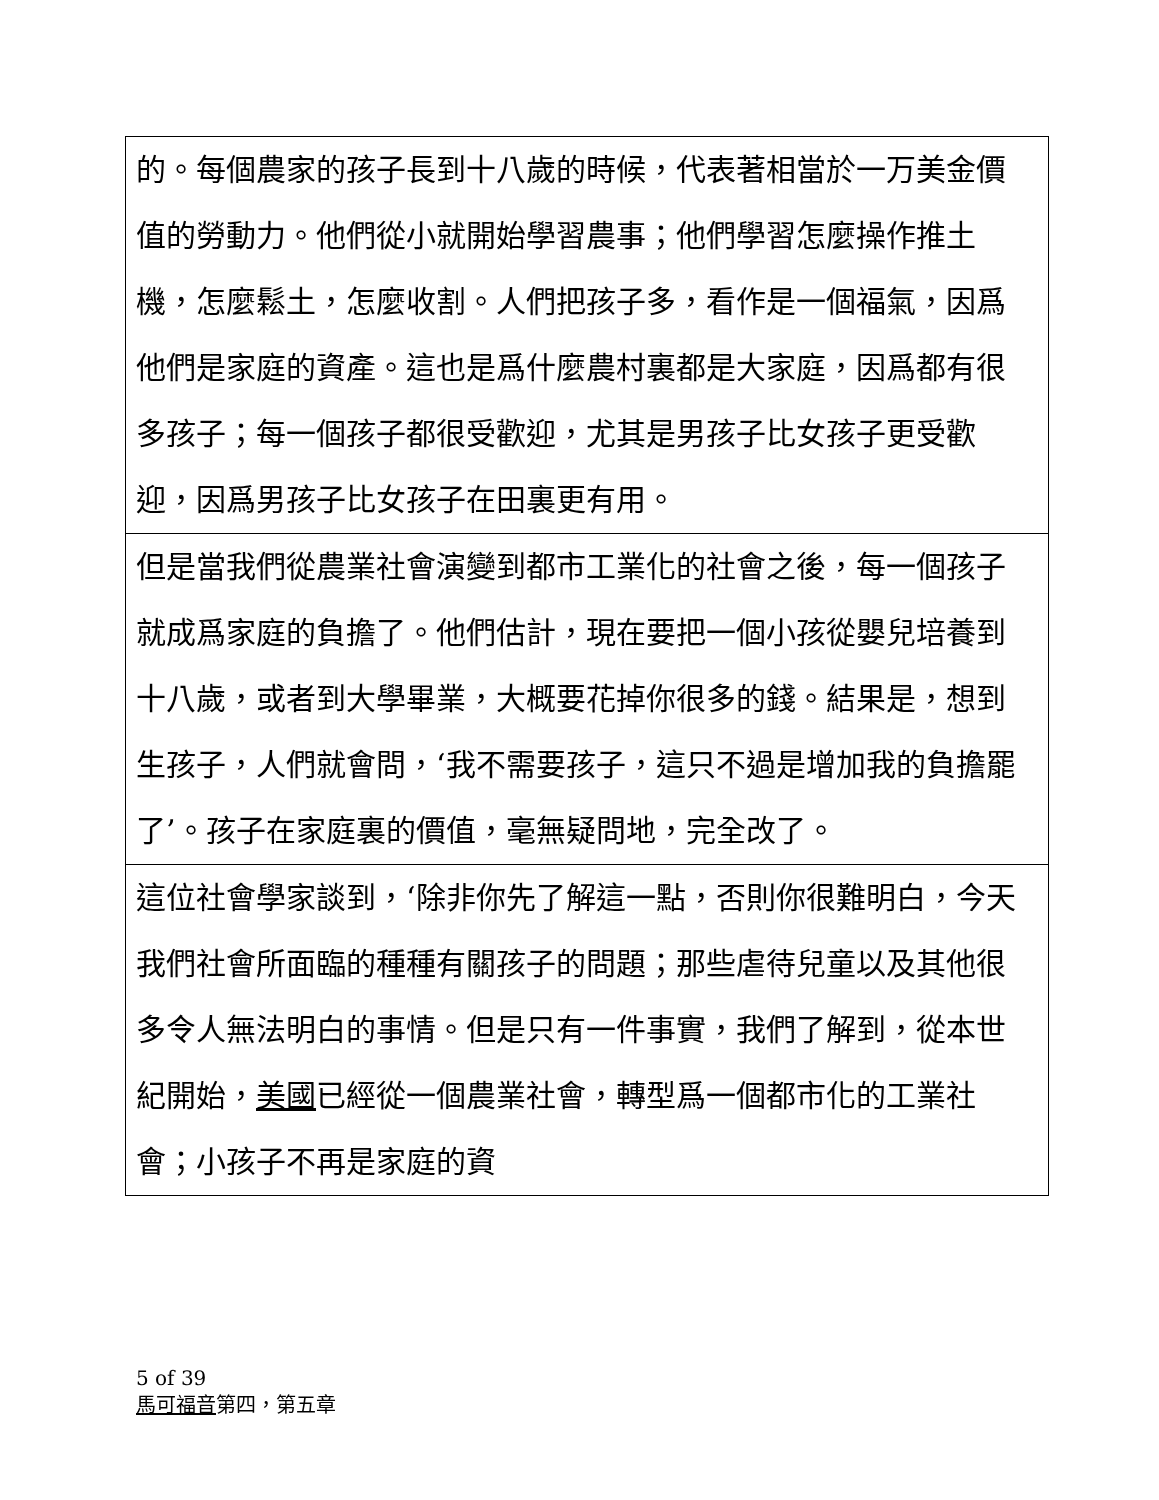| 的。每個農家的孩子長到十八歲的時候，代表著相當於一万美金價值的勞動力。他們從小就開始學習農事；他們學習怎麼操作推土機，怎麼鬆土，怎麼收割。人們把孩子多，看作是一個福氣，因爲他們是家庭的資產。這也是爲什麼農村裏都是大家庭，因爲都有很多孩子；每一個孩子都很受歡迎，尤其是男孩子比女孩子更受歡迎，因爲男孩子比女孩子在田裏更有用。 |
| 但是當我們從農業社會演變到都市工業化的社會之後，每一個孩子就成爲家庭的負擔了。他們估計，現在要把一個小孩從嬰兒培養到十八歲，或者到大學畢業，大概要花掉你很多的錢。結果是，想到生孩子，人們就會問，‘我不需要孩子，這只不過是增加我的負擔罷了’。孩子在家庭裏的價值，毫無疑問地，完全改了。 |
| 這位社會學家談到，‘除非你先了解這一點，否則你很難明白，今天我們社會所面臨的種種有關孩子的問題；那些虐待兒童以及其他很多令人無法明白的事情。但是只有一件事實，我們了解到，從本世紀開始， 美國 已經從一個農業社會，轉型爲一個都市化的工業社會；小孩子不再是家庭的資 |
5 of 39
馬可福音第四，第五章